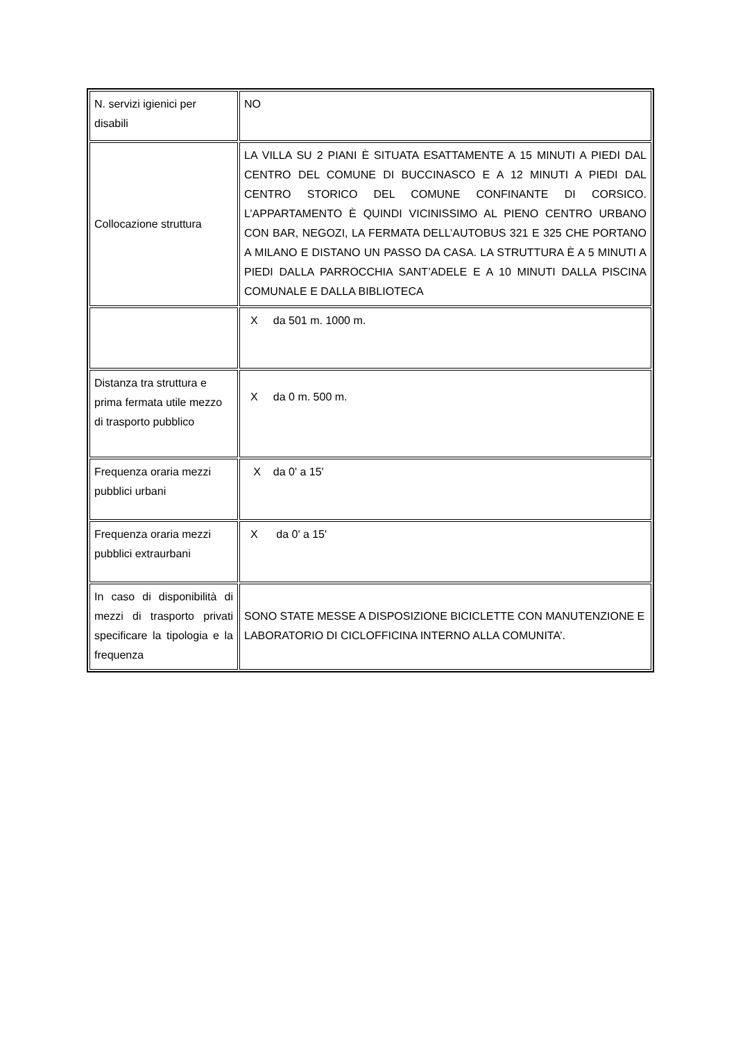| N. servizi igienici per disabili | NO |
| Collocazione struttura | LA VILLA SU 2 PIANI È SITUATA ESATTAMENTE A 15 MINUTI A PIEDI DAL CENTRO DEL COMUNE DI BUCCINASCO E A 12 MINUTI A PIEDI DAL CENTRO STORICO DEL COMUNE CONFINANTE DI CORSICO. L’APPARTAMENTO È QUINDI VICINISSIMO AL PIENO CENTRO URBANO CON BAR, NEGOZI, LA FERMATA DELL’AUTOBUS 321 E 325 CHE PORTANO A MILANO E DISTANO UN PASSO DA CASA. LA STRUTTURA È A 5 MINUTI A PIEDI DALLA PARROCCHIA SANT’ADELE E A 10 MINUTI DALLA PISCINA COMUNALE E DALLA BIBLIOTECA |
| | X da 501 m. 1000 m. |
| Distanza tra struttura e prima fermata utile mezzo di trasporto pubblico | X da 0 m. 500 m. |
| Frequenza oraria mezzi pubblici urbani | X da 0' a 15' |
| Frequenza oraria mezzi pubblici extraurbani | X da 0' a 15' |
| In caso di disponibilità di mezzi di trasporto privati specificare la tipologia e la frequenza | SONO STATE MESSE A DISPOSIZIONE BICICLETTE CON MANUTENZIONE E LABORATORIO DI CICLOFFICINA INTERNO ALLA COMUNITA’. |